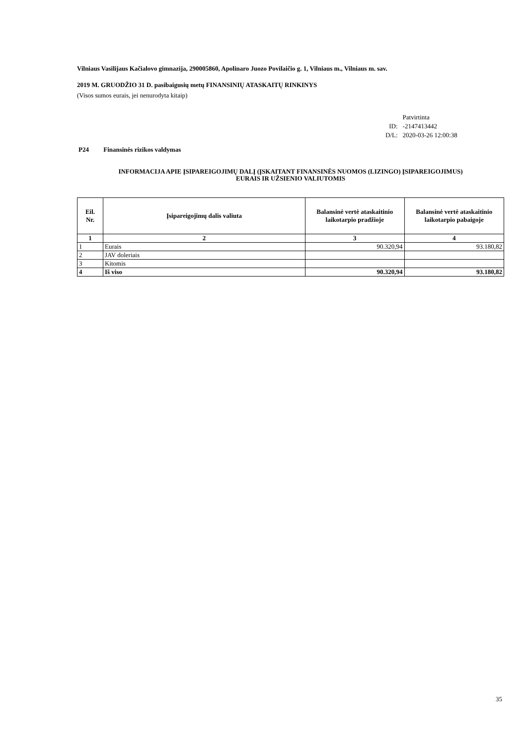Vilniaus Vasilijaus Kačialovo gimnazija, 290005860, Apolinaro Juozo Povilaičio g. 1, Vilniaus m., Vilniaus m. sav.
2019 M. GRUODŽIO 31 D. pasibaigusių metų FINANSINIŲ ATASKAITŲ RINKINYS
(Visos sumos eurais, jei nenurodyta kitaip)
| | Patvirtinta |
| ID: | -2147413442 |
| D/L: | 2020-03-26 12:00:38 |
P24 Finansinės rizikos valdymas
INFORMACIJA APIE ĮSIPAREIGOJIMŲ DALĮ (ĮSKAITANT FINANSINĖS NUOMOS (LIZINGO) ĮSIPAREIGOJIMUS)
EURAIS IR UŽSIENIO VALIUTOMIS
| Eil. Nr. | Įsipareigojimų dalis valiuta | Balansinė vertė ataskaitinio laikotarpio pradžioje | Balansinė vertė ataskaitinio laikotarpio pabaigoje |
| --- | --- | --- | --- |
| 1 | 2 | 3 | 4 |
| 1 | Eurais | 90.320,94 | 93.180,82 |
| 2 | JAV doleriais | | |
| 3 | Kitomis | | |
| 4 | Iš viso | 90.320,94 | 93.180,82 |
35